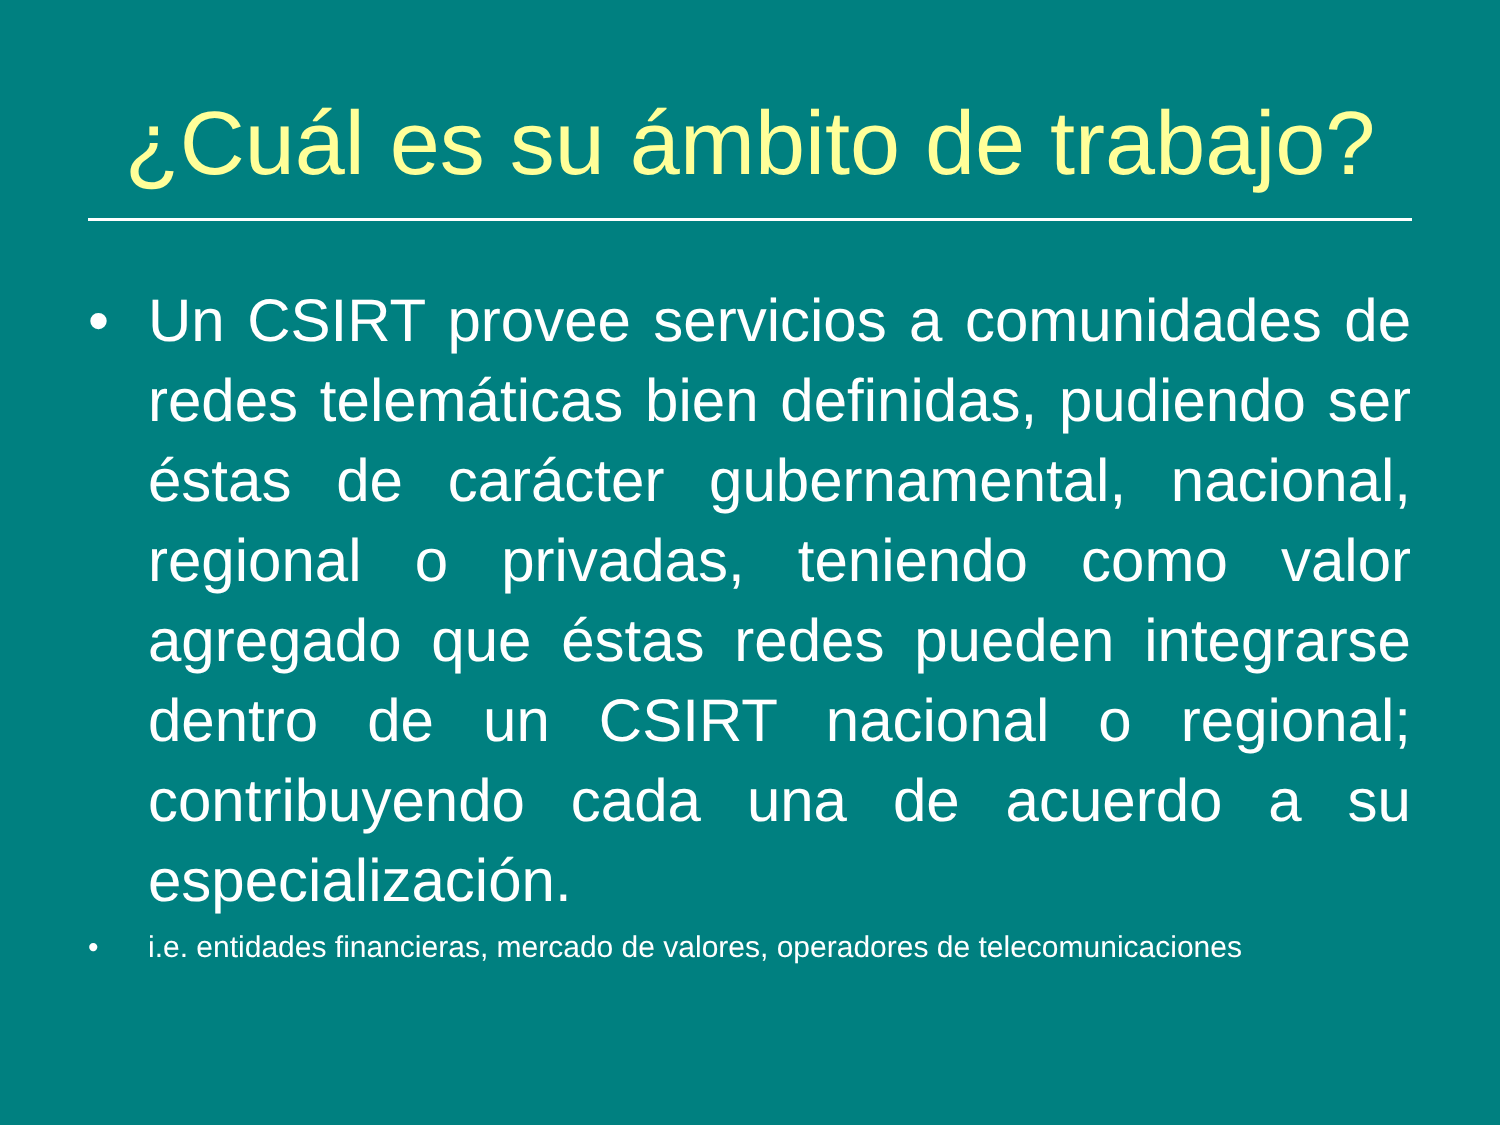¿Cuál es su ámbito de trabajo?
• Un CSIRT provee servicios a comunidades de redes telemáticas bien definidas, pudiendo ser éstas de carácter gubernamental, nacional, regional o privadas, teniendo como valor agregado que éstas redes pueden integrarse dentro de un CSIRT nacional o regional; contribuyendo cada una de acuerdo a su especialización.
• i.e. entidades financieras, mercado de valores, operadores de telecomunicaciones